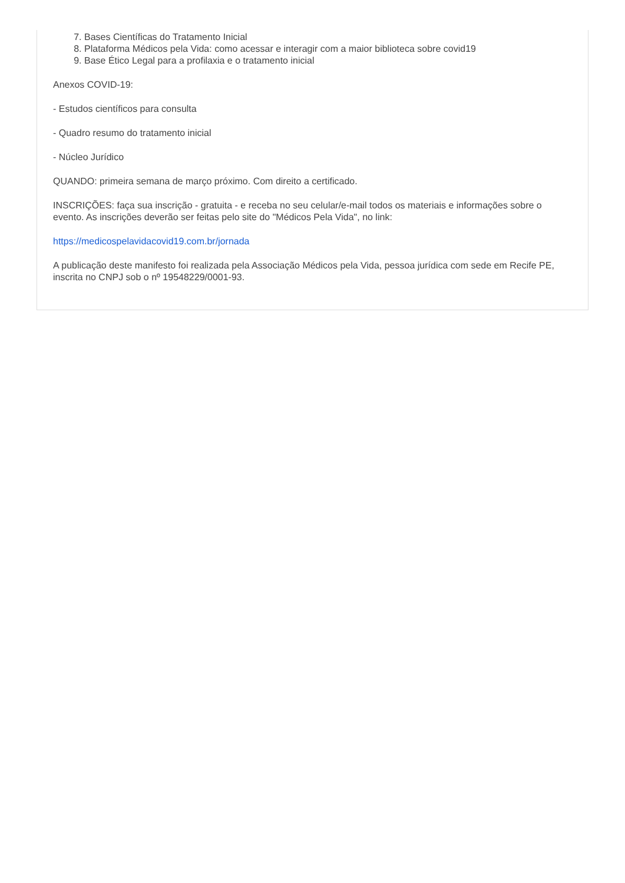7. Bases Científicas do Tratamento Inicial
8. Plataforma Médicos pela Vida: como acessar e interagir com a maior biblioteca sobre covid19
9. Base Ético Legal para a profilaxia e o tratamento inicial
Anexos COVID-19:
- Estudos científicos para consulta
- Quadro resumo do tratamento inicial
- Núcleo Jurídico
QUANDO: primeira semana de março próximo. Com direito a certificado.
INSCRIÇÕES: faça sua inscrição - gratuita - e receba no seu celular/e-mail todos os materiais e informações sobre o evento. As inscrições deverão ser feitas pelo site do "Médicos Pela Vida", no link:
https://medicospelavidacovid19.com.br/jornada
A publicação deste manifesto foi realizada pela Associação Médicos pela Vida, pessoa jurídica com sede em Recife PE, inscrita no CNPJ sob o nº 19548229/0001-93.